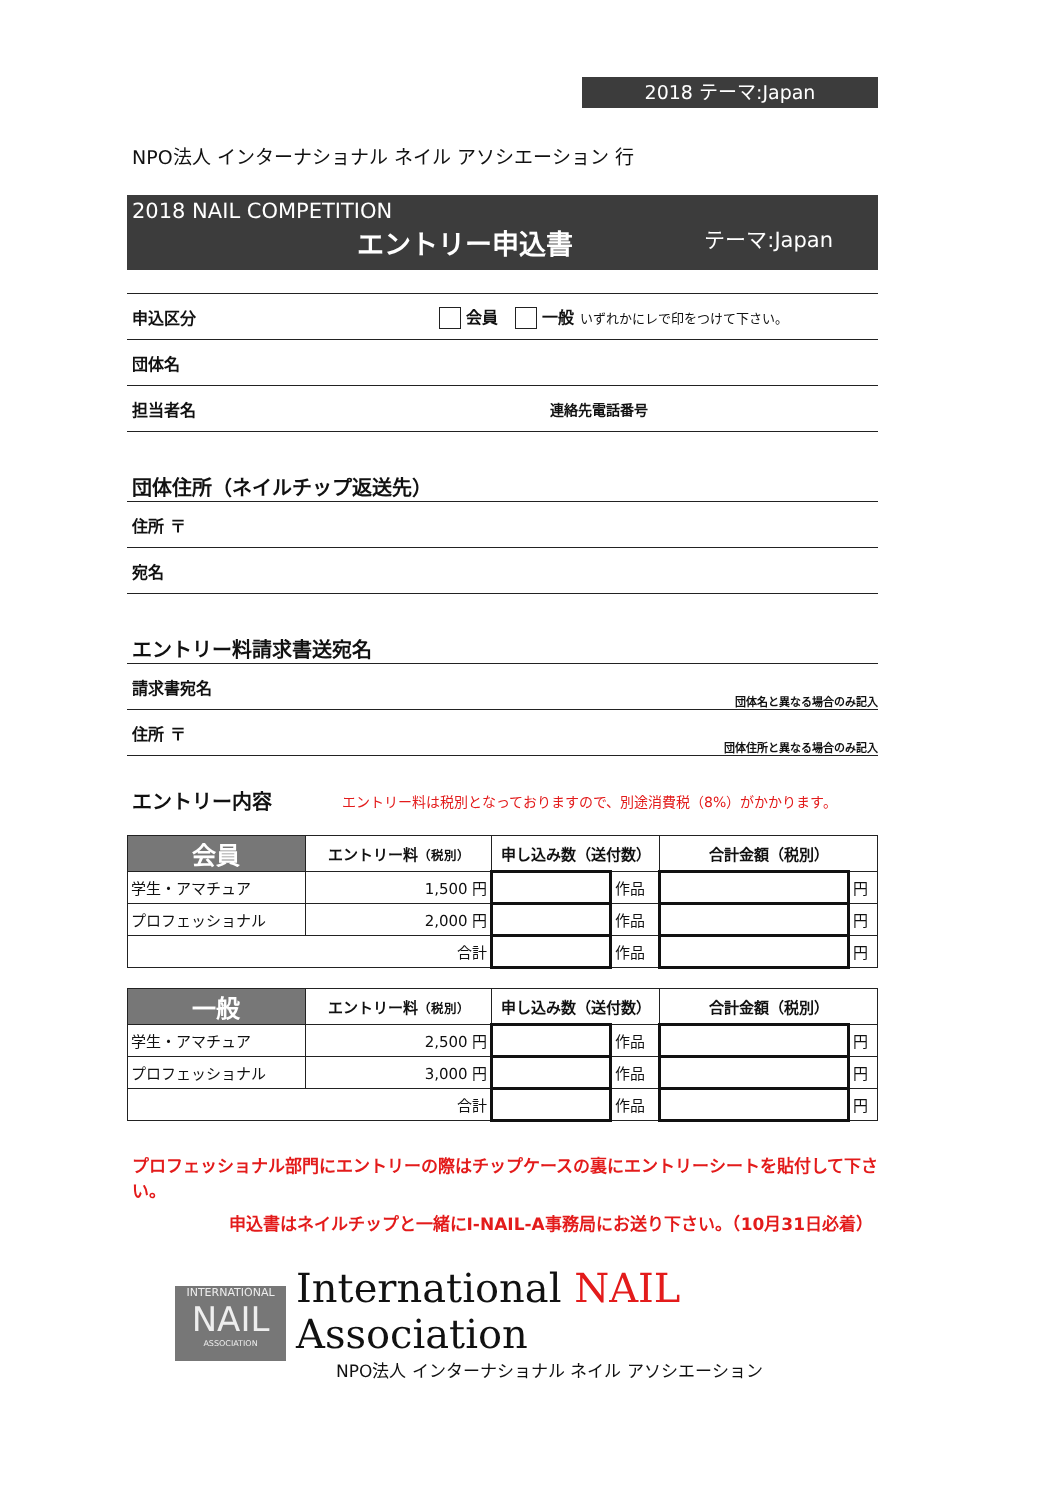2018 テーマ:Japan
NPO法人 インターナショナル ネイル アソシエーション 行
2018 NAIL COMPETITION
エントリー申込書 テーマ:Japan
申込区分 会員 一般 いずれかにレで印をつけて下さい。
団体名
担当者名 連絡先電話番号
団体住所（ネイルチップ返送先）
住所 〒
宛名
エントリー料請求書送宛名
請求書宛名 団体名と異なる場合のみ記入
住所 〒 団体住所と異なる場合のみ記入
エントリー内容 エントリー料は税別となっておりますので、別途消費税（8%）がかかります。
| 会員 | エントリー料 （税別） | 申し込み数（送付数） | | 合計金額（税別） | |
| --- | --- | --- | --- | --- | --- |
| 学生・アマチュア | 1,500 円 | | 作品 | | 円 |
| プロフェッショナル | 2,000 円 | | 作品 | | 円 |
| 合計 | | | 作品 | | 円 |
| 一般 | エントリー料 （税別） | 申し込み数（送付数） | | 合計金額（税別） | |
| --- | --- | --- | --- | --- | --- |
| 学生・アマチュア | 2,500 円 | | 作品 | | 円 |
| プロフェッショナル | 3,000 円 | | 作品 | | 円 |
| 合計 | | | 作品 | | 円 |
プロフェッショナル部門にエントリーの際はチップケースの裏にエントリーシートを貼付して下さい。
申込書はネイルチップと一緒にI-NAIL-A事務局にお送り下さい。（10月31日必着）
INTERNATIONAL
NAIL
ASSOCIATION
International NAIL Association
NPO法人 インターナショナル ネイル アソシエーション